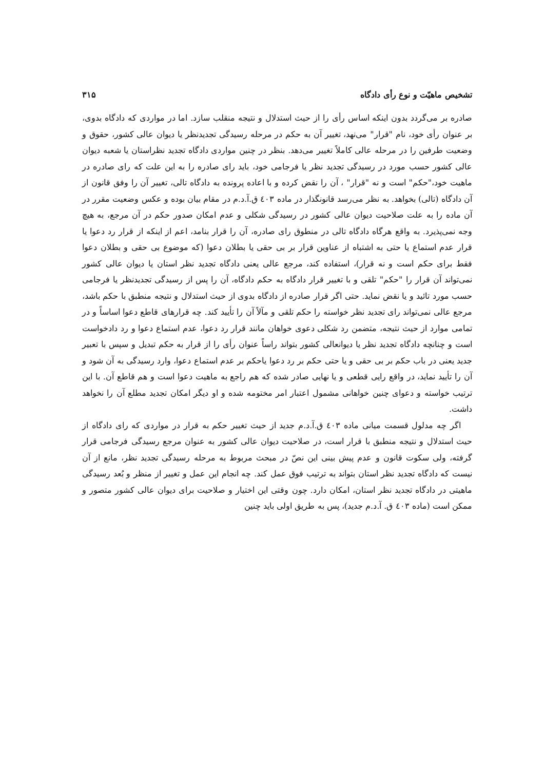تشخیص ماهیّت و نوع رأی دادگاه ۳۱۵
صادره بر می‌گردد بدون اینکه اساس رأی را از حیث استدلال و نتیجه منقلب سازد. اما در مواردی که دادگاه بدوی، بر عنوان رأی خود، نام "قرار" می‌نهد، تغییر آن به حکم در مرحله رسیدگی تجدیدنظر یا دیوان عالی کشور، حقوق و وضعیت طرفین را در مرحله عالی کاملاً تغییر می‌دهد. بنظر در چنین مواردی دادگاه تجدید نظراستان یا شعبه دیوان عالی کشور حسب مورد در رسیدگی تجدید نظر یا فرجامی خود، باید رای صادره را به این علت که رای صادره در ماهیت خود،"حکم" است و نه "قرار" ، آن را نقض کرده و با اعاده پرونده به دادگاه تالی، تغییر آن را وفق قانون از آن دادگاه (تالی) بخواهد. به نظر می‌رسد قانونگذار در ماده ٤٠٣ ق.آ.د.م در مقام بیان بوده و عکس وضعیت مقرر در آن ماده را به علت صلاحیت دیوان عالی کشور در رسیدگی شکلی و عدم امکان صدور حکم در آن مرجع، به هیچ وجه نمی‌پذیرد. به واقع هرگاه دادگاه تالی در منطوق رای صادره، آن را قرار بنامد، اعم از اینکه از قرار رد دعوا یا قرار عدم استماع یا حتی به اشتباه از عناوین قرار بر بی حقی یا بطلان دعوا (که موضوع بی حقی و بطلان دعوا فقط برای حکم است و نه قرار)، استفاده کند، مرجع عالی یعنی دادگاه تجدید نظر استان یا دیوان عالی کشور نمی‌تواند آن قرار را "حکم" تلقی و با تغییر قرار دادگاه به حکم دادگاه، آن را پس از رسیدگی تجدیدنظر یا فرجامی حسب مورد تائید و یا نقض نماید. حتی اگر قرار صادره از دادگاه بدوی از حیث استدلال و نتیجه منطبق با حکم باشد، مرجع عالی نمی‌تواند رای تجدید نظر خواسته را حکم تلقی و مآلاً آن را تأیید کند. چه قرارهای قاطع دعوا اساساً و در تمامی موارد از حیث نتیجه، متضمن رد شکلی دعوی خواهان مانند قرار رد دعوا، عدم استماع دعوا و رد دادخواست است و چنانچه دادگاه تجدید نظر یا دیوانعالی کشور بتواند راساً عنوان رأی را از قرار به حکم تبدیل و سپس با تعبیر جدید یعنی در باب حکم بر بی حقی و یا حتی حکم بر رد دعوا یاحکم بر عدم استماع دعوا، وارد رسیدگی به آن شود و آن را تأیید نماید، در واقع رایی قطعی و یا نهایی صادر شده که هم راجع به ماهیت دعوا است و هم قاطع آن. با این ترتیب خواسته و دعوای چنین خواهانی مشمول اعتبار امر مختومه شده و او دیگر امکان تجدید مطلع آن را نخواهد داشت.
اگر چه مدلول قسمت میانی ماده ٤٠٣ ق.آ.د.م جدید از حیث تغییر حکم به قرار در مواردی که رای دادگاه از حیث استدلال و نتیجه منطبق با قرار است، در صلاحیت دیوان عالی کشور به عنوان مرجع رسیدگی فرجامی قرار گرفته، ولی سکوت قانون و عدم پیش بینی این نصّ در مبحث مربوط به مرحله رسیدگی تجدید نظر، مانع از آن نیست که دادگاه تجدید نظر استان بتواند به ترتیب فوق عمل کند. چه انجام این عمل و تغییر از منظر و بُعد رسیدگی ماهیتی در دادگاه تجدید نظر استان، امکان دارد. چون وقتی این اختیار و صلاحیت برای دیوان عالی کشور متصور و ممکن است (ماده ٤٠٣ ق. آ.د.م جدید)، پس به طریق اولی باید چنین